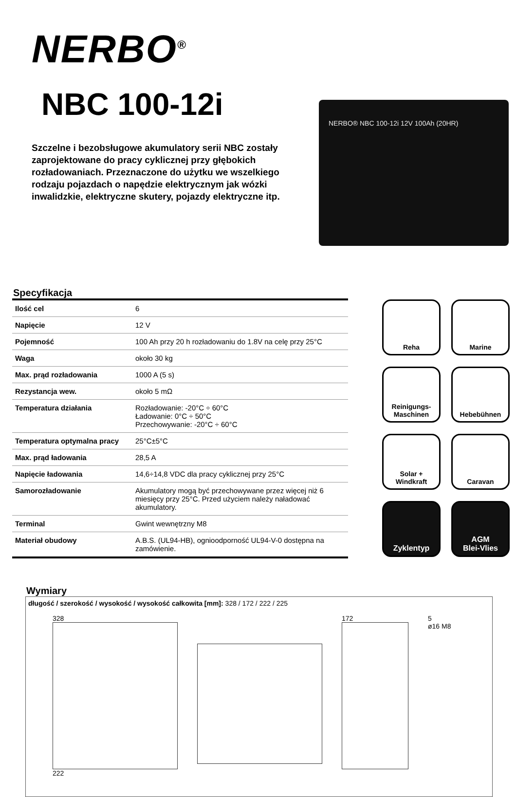NERBO<sup>®</sup>
NBC 100-12i
Szczelne i bezobsługowe akumulatory serii NBC zostały zaprojektowane do pracy cyklicznej przy głębokich rozładowaniach. Przeznaczone do użytku we wszelkiego rodzaju pojazdach o napędzie elektrycznym jak wózki inwalidzkie, elektryczne skutery, pojazdy elektryczne itp.
NERBO® NBC 100-12i 12V 100Ah (20HR)
Specyfikacja
| Ilość cel | 6 |
| Napięcie | 12 V |
| Pojemność | 100 Ah przy 20 h rozładowaniu do 1.8V na celę przy 25°C |
| Waga | około 30 kg |
| Max. prąd rozładowania | 1000 A (5 s) |
| Rezystancja wew. | około 5 mΩ |
| Temperatura działania | Rozładowanie: -20°C ÷ 60°C Ładowanie: 0°C ÷ 50°C Przechowywanie: -20°C ÷ 60°C |
| Temperatura optymalna pracy | 25°C±5°C |
| Max. prąd ładowania | 28,5 A |
| Napięcie ładowania | 14,6÷14,8 VDC dla pracy cyklicznej przy 25°C |
| Samorozładowanie | Akumulatory mogą być przechowywane przez więcej niż 6 miesięcy przy 25°C. Przed użyciem należy naładować akumulatory. |
| Terminal | Gwint wewnętrzny M8 |
| Materiał obudowy | A.B.S. (UL94-HB), ognioodporność UL94-V-0 dostępna na zamówienie. |
Reha
Marine
Reinigungs-
Maschinen
Hebebühnen
Solar + Windkraft
Caravan
Zyklentyp
AGM
Blei-Vlies
Wymiary
długość / szerokość / wysokość / wysokość całkowita [mm]: 328 / 172 / 222 / 225
328
222
172 5
ø16 M8